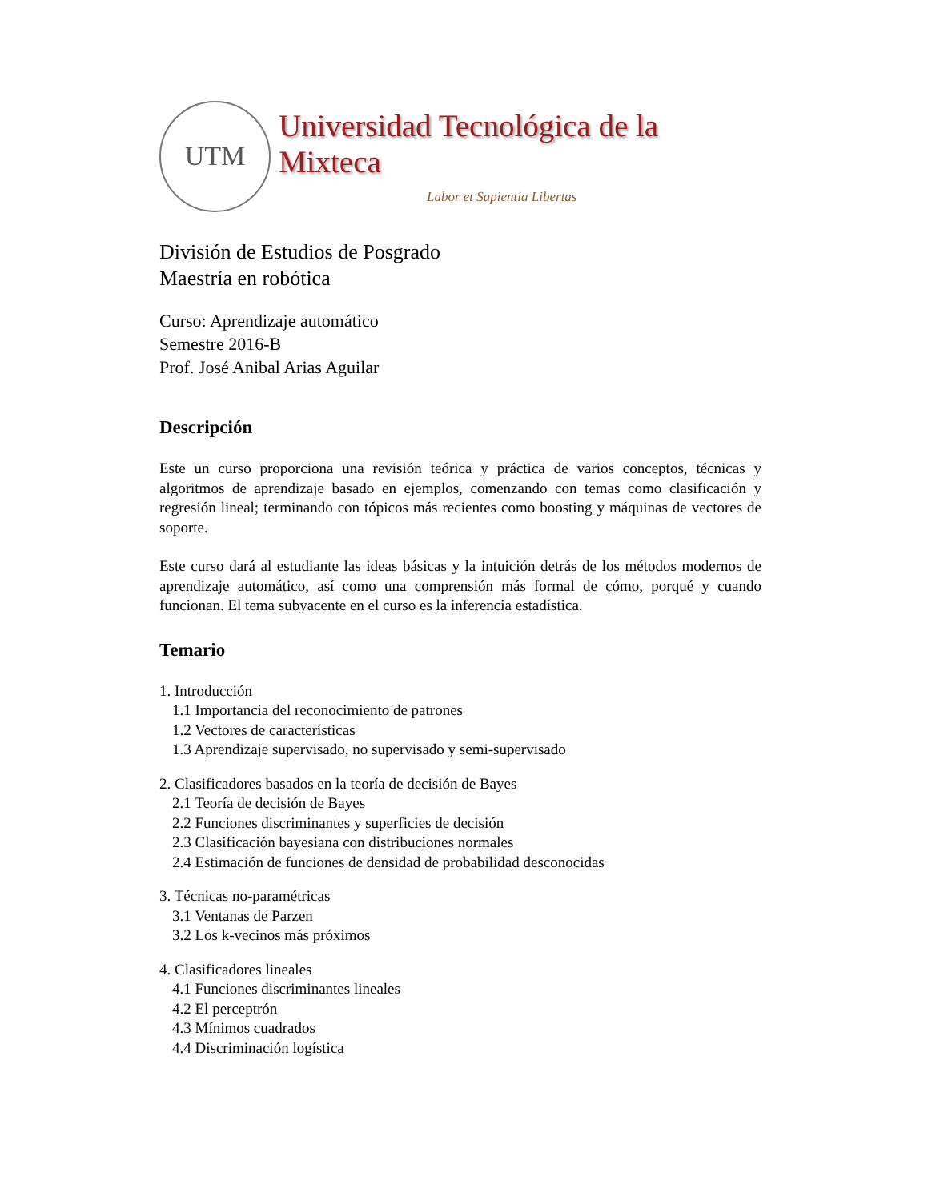UTM
Universidad Tecnológica de la Mixteca
Labor et Sapientia Libertas
División de Estudios de Posgrado
Maestría en robótica
Curso: Aprendizaje automático
Semestre 2016-B
Prof. José Anibal Arias Aguilar
Descripción
Este un curso proporciona una revisión teórica y práctica de varios conceptos, técnicas y algoritmos de aprendizaje basado en ejemplos, comenzando con temas como clasificación y regresión lineal; terminando con tópicos más recientes como boosting y máquinas de vectores de soporte.
Este curso dará al estudiante las ideas básicas y la intuición detrás de los métodos modernos de aprendizaje automático, así como una comprensión más formal de cómo, porqué y cuando funcionan. El tema subyacente en el curso es la inferencia estadística.
Temario
1. Introducción
1.1 Importancia del reconocimiento de patrones
1.2 Vectores de características
1.3 Aprendizaje supervisado, no supervisado y semi-supervisado
2. Clasificadores basados en la teoría de decisión de Bayes
2.1 Teoría de decisión de Bayes
2.2 Funciones discriminantes y superficies de decisión
2.3 Clasificación bayesiana con distribuciones normales
2.4 Estimación de funciones de densidad de probabilidad desconocidas
3. Técnicas no-paramétricas
3.1 Ventanas de Parzen
3.2 Los k-vecinos más próximos
4. Clasificadores lineales
4.1 Funciones discriminantes lineales
4.2 El perceptrón
4.3 Mínimos cuadrados
4.4 Discriminación logística